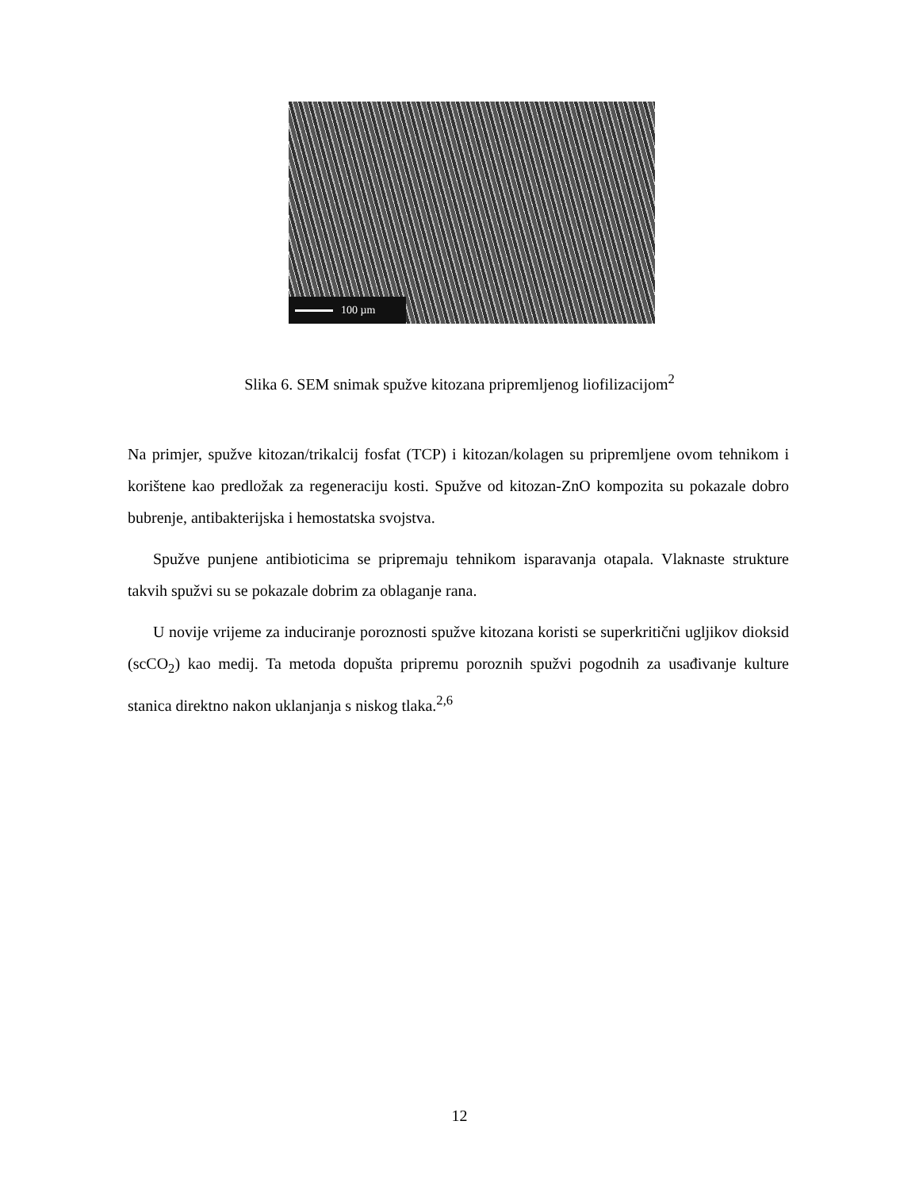100 µm
Slika 6. SEM snimak spužve kitozana pripremljenog liofilizacijom<sup>2</sup>
Na primjer, spužve kitozan/trikalcij fosfat (TCP) i kitozan/kolagen su pripremljene ovom tehnikom i korištene kao predložak za regeneraciju kosti. Spužve od kitozan-ZnO kompozita su pokazale dobro bubrenje, antibakterijska i hemostatska svojstva.
Spužve punjene antibioticima se pripremaju tehnikom isparavanja otapala. Vlaknaste strukture takvih spužvi su se pokazale dobrim za oblaganje rana.
U novije vrijeme za induciranje poroznosti spužve kitozana koristi se superkritični ugljikov dioksid (scCO<sub>2</sub>) kao medij. Ta metoda dopušta pripremu poroznih spužvi pogodnih za usađivanje kulture stanica direktno nakon uklanjanja s niskog tlaka.<sup>2,6</sup>
12